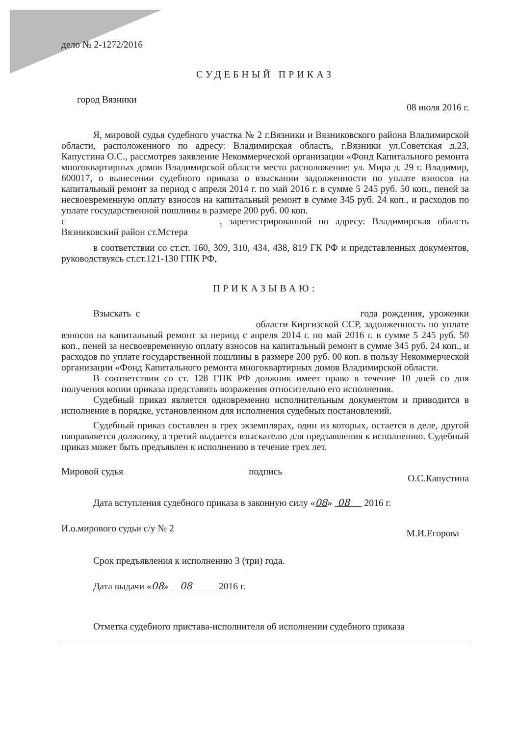дело № 2-1272/2016
СУДЕБНЫЙ ПРИКАЗ
город Вязники 08 июля 2016 г.
Я, мировой судья судебного участка № 2 г.Вязники и Вязниковского района Владимирской области, расположенного по адресу: Владимирская область, г.Вязники ул.Советская д.23, Капустина О.С., рассмотрев заявление Некоммерческой организации «Фонд Капитального ремонта многоквартирных домов Владимирской области место расположение: ул. Мира д. 29 г. Владимир, 600017, о вынесении судебного приказа о взыскании задолженности по уплате взносов на капитальный ремонт за период с апреля 2014 г. по май 2016 г. в сумме 5 245 руб. 50 коп., пеней за несвоевременную оплату взносов на капитальный ремонт в сумме 345 руб. 24 коп., и расходов по уплате государственной пошлины в размере 200 руб. 00 коп.
с , зарегистрированной по адресу: Владимирская область Вязниковский район ст.Мстера
в соответствии со ст.ст. 160, 309, 310, 434, 438, 819 ГК РФ и представленных документов, руководствуясь ст.ст.121-130 ГПК РФ,
ПРИКАЗЫВАЮ:
Взыскать с года рождения, уроженки области Киргизской ССР, задолженность по уплате взносов на капитальный ремонт за период с апреля 2014 г. по май 2016 г. в сумме 5 245 руб. 50 коп., пеней за несвоевременную оплату взносов на капитальный ремонт в сумме 345 руб. 24 коп., и расходов по уплате государственной пошлины в размере 200 руб. 00 коп. в пользу Некоммерческой организации «Фонд Капитального ремонта многоквартирных домов Владимирской области.
В соответствии со ст. 128 ГПК РФ должник имеет право в течение 10 дней со дня получения копии приказа представить возражения относительно его исполнения.
Судебный приказ является одновременно исполнительным документом и приводится в исполнение в порядке, установленном для исполнения судебных постановлений.
Судебный приказ составлен в трех экземплярах, один из которых, остается в деле, другой направляется должнику, а третий выдается взыскателю для предъявления к исполнению. Судебный приказ может быть предъявлен к исполнению в течение трех лет.
Мировой судья подпись О.С.Капустина
Дата вступления судебного приказа в законную силу «08» 08 2016 г.
И.о.мирового судьи с/у № 2 М.И.Егорова
Срок предъявления к исполнению 3 (три) года.
Дата выдачи «08» 08 2016 г.
Отметка судебного пристава-исполнителя об исполнении судебного приказа